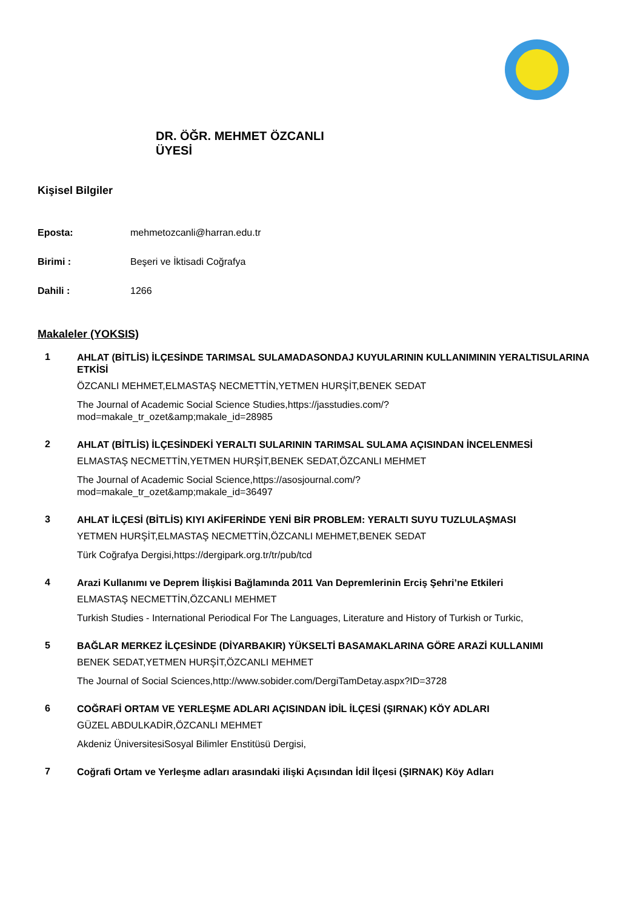DR. ÖĞR. MEHMET ÖZCANLI
ÜYESİ
Kişisel Bilgiler
Eposta: mehmetozcanli@harran.edu.tr
Birimi : Beşeri ve İktisadi Coğrafya
Dahili : 1266
Makaleler (YOKSIS)
1
AHLAT (BİTLİS) İLÇESİNDE TARIMSAL SULAMADASONDAJ KUYULARININ KULLANIMININ YERALTISULARINA ETKİSİ
ÖZCANLI MEHMET,ELMASTAŞ NECMETTİN,YETMEN HURŞİT,BENEK SEDAT
The Journal of Academic Social Science Studies,https://jasstudies.com/?
mod=makale_tr_ozet&amp;makale_id=28985
2
AHLAT (BİTLİS) İLÇESİNDEKİ YERALTI SULARININ TARIMSAL SULAMA AÇISINDAN İNCELENMESİ
ELMASTAŞ NECMETTİN,YETMEN HURŞİT,BENEK SEDAT,ÖZCANLI MEHMET
The Journal of Academic Social Science,https://asosjournal.com/?
mod=makale_tr_ozet&amp;makale_id=36497
3
AHLAT İLÇESİ (BİTLİS) KIYI AKİFERİNDE YENİ BİR PROBLEM: YERALTI SUYU TUZLULAŞMASI
YETMEN HURŞİT,ELMASTAŞ NECMETTİN,ÖZCANLI MEHMET,BENEK SEDAT
Türk Coğrafya Dergisi,https://dergipark.org.tr/tr/pub/tcd
4
Arazi Kullanımı ve Deprem İlişkisi Bağlamında 2011 Van Depremlerinin Erciş Şehri’ne Etkileri
ELMASTAŞ NECMETTİN,ÖZCANLI MEHMET
Turkish Studies - International Periodical For The Languages, Literature and History of Turkish or Turkic,
5
BAĞLAR MERKEZ İLÇESİNDE (DİYARBAKIR) YÜKSELTİ BASAMAKLARINA GÖRE ARAZİ KULLANIMI
BENEK SEDAT,YETMEN HURŞİT,ÖZCANLI MEHMET
The Journal of Social Sciences,http://www.sobider.com/DergiTamDetay.aspx?ID=3728
6
COĞRAFİ ORTAM VE YERLEŞME ADLARI AÇISINDAN İDİL İLÇESİ (ŞIRNAK) KÖY ADLARI
GÜZEL ABDULKADİR,ÖZCANLI MEHMET
Akdeniz ÜniversitesiSosyal Bilimler Enstitüsü Dergisi,
7
Coğrafi Ortam ve Yerleşme adları arasındaki ilişki Açısından İdil İlçesi (ŞIRNAK) Köy Adları